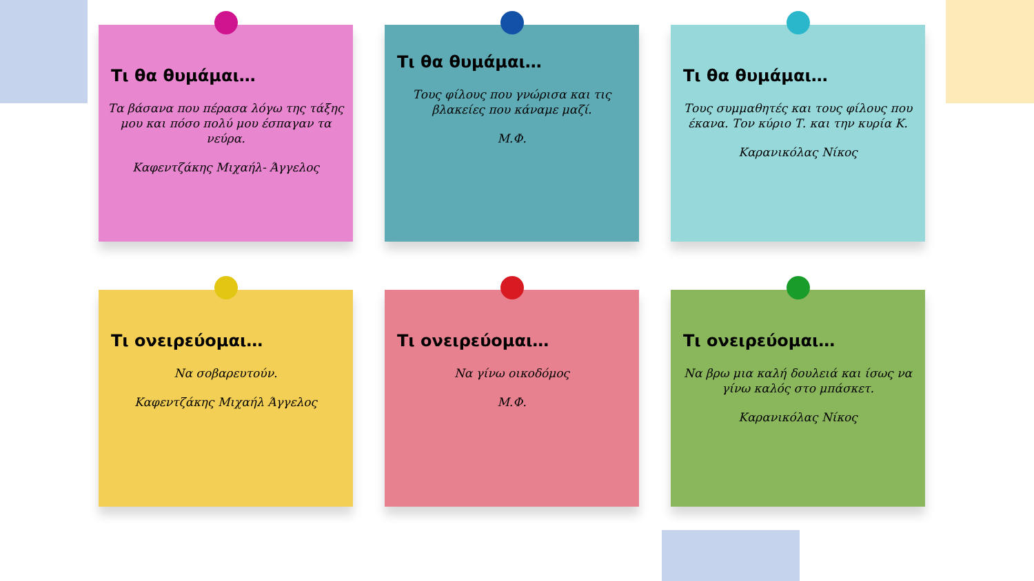Τι θα θυμάμαι…
Τα βάσανα που πέρασα λόγω της τάξης μου και πόσο πολύ μου έσπαγαν τα νεύρα.
Καφεντζάκης Μιχαήλ- Άγγελος
Τι θα θυμάμαι…
Τους φίλους που γνώρισα και τις βλακείες που κάναμε μαζί.
Μ.Φ.
Τι θα θυμάμαι…
Τους συμμαθητές και τους φίλους που έκανα. Τον κύριο Τ. και την κυρία Κ.
Καρανικόλας Νίκος
Τι ονειρεύομαι…
Να σοβαρευτούν.
Καφεντζάκης Μιχαήλ Άγγελος
Τι ονειρεύομαι…
Να γίνω οικοδόμος
Μ.Φ.
Τι ονειρεύομαι…
Να βρω μια καλή δουλειά και ίσως να γίνω καλός στο μπάσκετ.
Καρανικόλας Νίκος